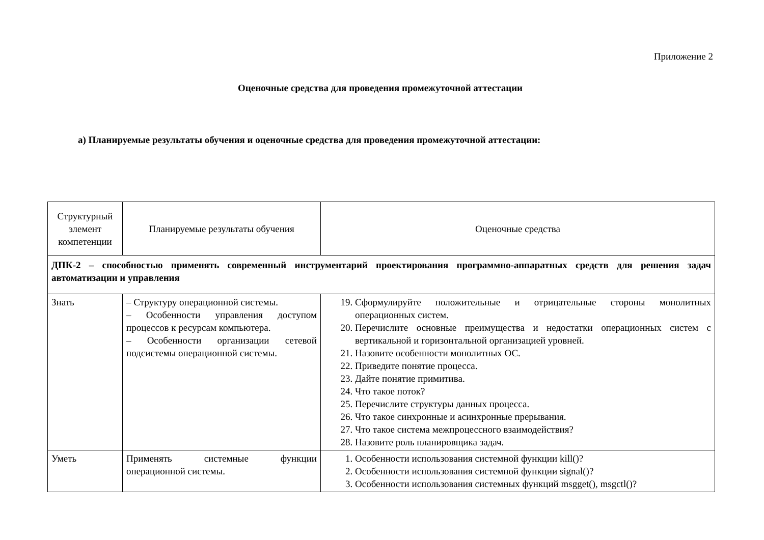Приложение 2
Оценочные средства для проведения промежуточной аттестации
а) Планируемые результаты обучения и оценочные средства для проведения промежуточной аттестации:
| Структурный элемент компетенции | Планируемые результаты обучения | Оценочные средства |
| ДПК-2 – способностью применять современный инструментарий проектирования программно-аппаратных средств для решения задач автоматизации и управления | | |
| Знать | – Структуру операционной системы. – Особенности управления доступом процессов к ресурсам компьютера. – Особенности организации сетевой подсистемы операционной системы. | 19. Сформулируйте положительные и отрицательные стороны монолитных операционных систем. 20. Перечислите основные преимущества и недостатки операционных систем с вертикальной и горизонтальной организацией уровней. 21. Назовите особенности монолитных ОС. 22. Приведите понятие процесса. 23. Дайте понятие примитива. 24. Что такое поток? 25. Перечислите структуры данных процесса. 26. Что такое синхронные и асинхронные прерывания. 27. Что такое система межпроцессного взаимодействия? 28. Назовите роль планировщика задач. |
| Уметь | Применять системные функции операционной системы. | 1. Особенности использования системной функции kill()? 2. Особенности использования системной функции signal()? 3. Особенности использования системных функций msgget(), msgctl()? |